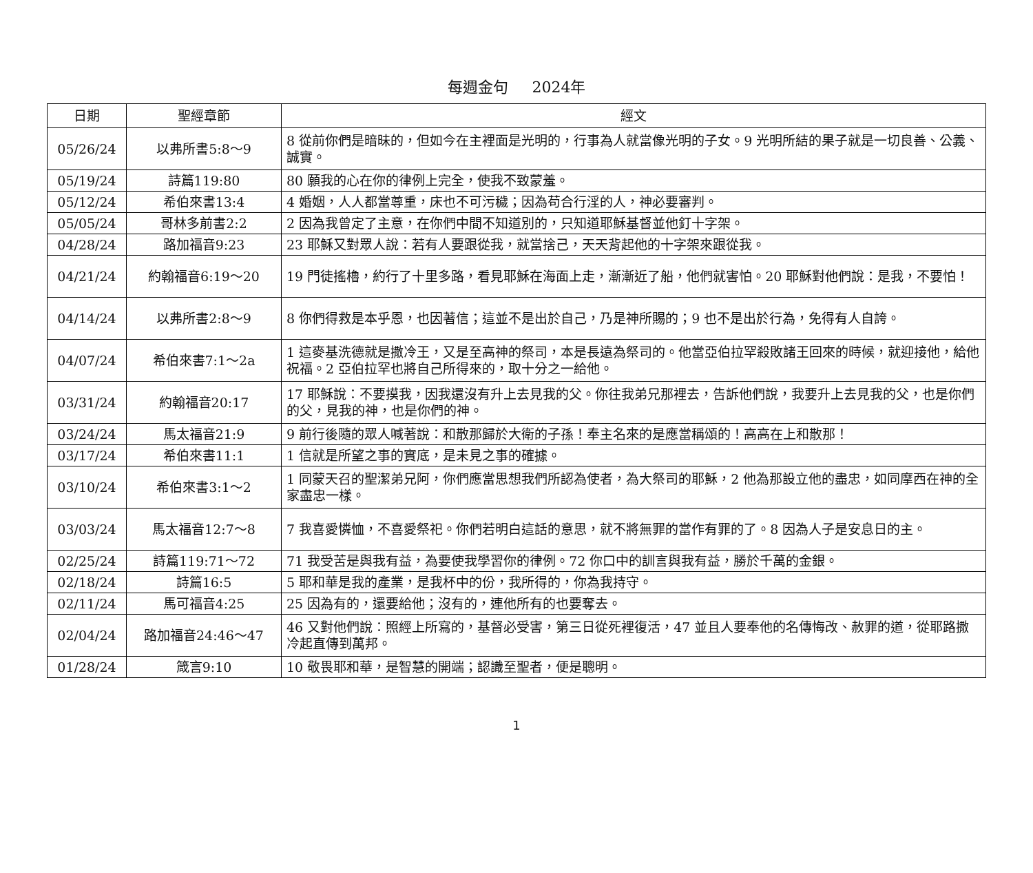每週金句 2024年
| 日期 | 聖經章節 | 經文 |
| --- | --- | --- |
| 05/26/24 | 以弗所書5:8～9 | 8 從前你們是暗昧的，但如今在主裡面是光明的，行事為人就當像光明的子女。9 光明所結的果子就是一切良善、公義、誠實。 |
| 05/19/24 | 詩篇119:80 | 80 願我的心在你的律例上完全，使我不致蒙羞。 |
| 05/12/24 | 希伯來書13:4 | 4 婚姻，人人都當尊重，床也不可污穢；因為苟合行淫的人，神必要審判。 |
| 05/05/24 | 哥林多前書2:2 | 2 因為我曾定了主意，在你們中間不知道別的，只知道耶穌基督並他釘十字架。 |
| 04/28/24 | 路加福音9:23 | 23 耶穌又對眾人說：若有人要跟從我，就當捨己，天天背起他的十字架來跟從我。 |
| 04/21/24 | 約翰福音6:19～20 | 19 門徒搖櫓，約行了十里多路，看見耶穌在海面上走，漸漸近了船，他們就害怕。20 耶穌對他們說：是我，不要怕！ |
| 04/14/24 | 以弗所書2:8～9 | 8 你們得救是本乎恩，也因著信；這並不是出於自己，乃是神所賜的；9 也不是出於行為，免得有人自誇。 |
| 04/07/24 | 希伯來書7:1～2a | 1 這麥基洗德就是撒冷王，又是至高神的祭司，本是長遠為祭司的。他當亞伯拉罕殺敗諸王回來的時候，就迎接他，給他祝福。2 亞伯拉罕也將自己所得來的，取十分之一給他。 |
| 03/31/24 | 約翰福音20:17 | 17 耶穌說：不要摸我，因我還沒有升上去見我的父。你往我弟兄那裡去，告訴他們說，我要升上去見我的父，也是你們的父，見我的神，也是你們的神。 |
| 03/24/24 | 馬太福音21:9 | 9 前行後隨的眾人喊著說：和散那歸於大衛的子孫！奉主名來的是應當稱頌的！高高在上和散那！ |
| 03/17/24 | 希伯來書11:1 | 1 信就是所望之事的實底，是未見之事的確據。 |
| 03/10/24 | 希伯來書3:1～2 | 1 同蒙天召的聖潔弟兄阿，你們應當思想我們所認為使者，為大祭司的耶穌，2 他為那設立他的盡忠，如同摩西在神的全家盡忠一樣。 |
| 03/03/24 | 馬太福音12:7～8 | 7 我喜愛憐恤，不喜愛祭祀。你們若明白這話的意思，就不將無罪的當作有罪的了。8 因為人子是安息日的主。 |
| 02/25/24 | 詩篇119:71～72 | 71 我受苦是與我有益，為要使我學習你的律例。72 你口中的訓言與我有益，勝於千萬的金銀。 |
| 02/18/24 | 詩篇16:5 | 5 耶和華是我的產業，是我杯中的份，我所得的，你為我持守。 |
| 02/11/24 | 馬可福音4:25 | 25 因為有的，還要給他；沒有的，連他所有的也要奪去。 |
| 02/04/24 | 路加福音24:46～47 | 46 又對他們說：照經上所寫的，基督必受害，第三日從死裡復活，47 並且人要奉他的名傳悔改、赦罪的道，從耶路撒冷起直傳到萬邦。 |
| 01/28/24 | 箴言9:10 | 10 敬畏耶和華，是智慧的開端；認識至聖者，便是聰明。 |
1